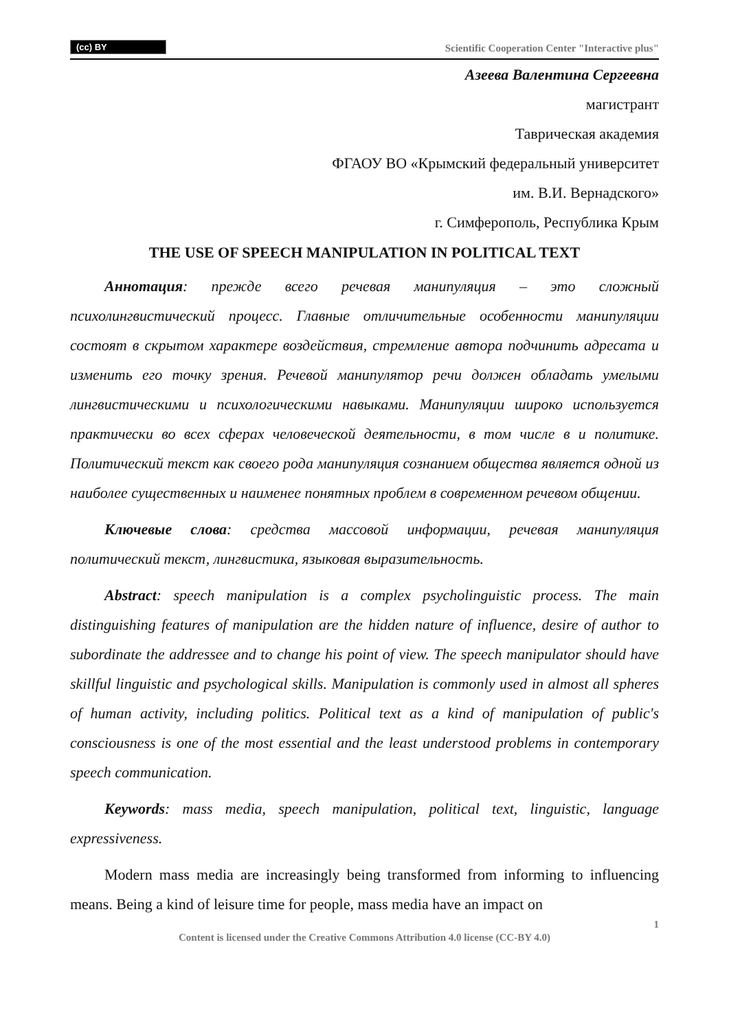(cc) BY Scientific Cooperation Center "Interactive plus"
Азеева Валентина Сергеевна
магистрант
Таврическая академия
ФГАОУ ВО «Крымский федеральный университет
им. В.И. Вернадского»
г. Симферополь, Республика Крым
THE USE OF SPEECH MANIPULATION IN POLITICAL TEXT
Аннотация: прежде всего речевая манипуляция – это сложный психолингвистический процесс. Главные отличительные особенности манипуляции состоят в скрытом характере воздействия, стремление автора подчинить адресата и изменить его точку зрения. Речевой манипулятор речи должен обладать умелыми лингвистическими и психологическими навыками. Манипуляции широко используется практически во всех сферах человеческой деятельности, в том числе в и политике. Политический текст как своего рода манипуляция сознанием общества является одной из наиболее существенных и наименее понятных проблем в современном речевом общении.
Ключевые слова: средства массовой информации, речевая манипуляция политический текст, лингвистика, языковая выразительность.
Abstract: speech manipulation is a complex psycholinguistic process. The main distinguishing features of manipulation are the hidden nature of influence, desire of author to subordinate the addressee and to change his point of view. The speech manipulator should have skillful linguistic and psychological skills. Manipulation is commonly used in almost all spheres of human activity, including politics. Political text as a kind of manipulation of public's consciousness is one of the most essential and the least understood problems in contemporary speech communication.
Keywords: mass media, speech manipulation, political text, linguistic, language expressiveness.
Modern mass media are increasingly being transformed from informing to influencing means. Being a kind of leisure time for people, mass media have an impact on
1
Content is licensed under the Creative Commons Attribution 4.0 license (CC-BY 4.0)